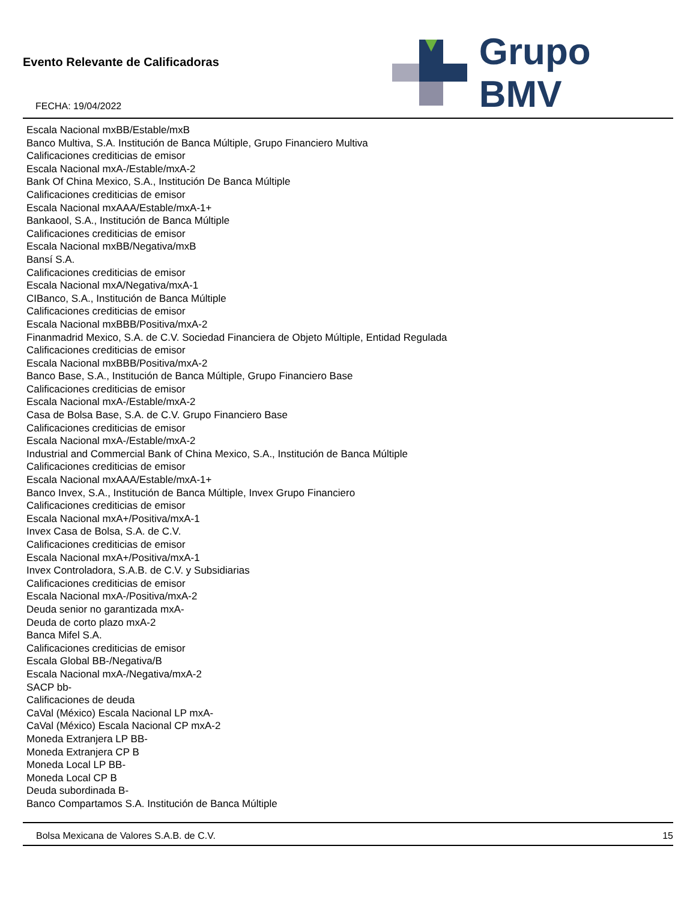Evento Relevante de Calificadoras
FECHA: 19/04/2022
Grupo BMV
Escala Nacional mxBB/Estable/mxB
Banco Multiva, S.A. Institución de Banca Múltiple, Grupo Financiero Multiva
Calificaciones crediticias de emisor
Escala Nacional mxA-/Estable/mxA-2
Bank Of China Mexico, S.A., Institución De Banca Múltiple
Calificaciones crediticias de emisor
Escala Nacional mxAAA/Estable/mxA-1+
Bankaool, S.A., Institución de Banca Múltiple
Calificaciones crediticias de emisor
Escala Nacional mxBB/Negativa/mxB
Bansí S.A.
Calificaciones crediticias de emisor
Escala Nacional mxA/Negativa/mxA-1
CIBanco, S.A., Institución de Banca Múltiple
Calificaciones crediticias de emisor
Escala Nacional mxBBB/Positiva/mxA-2
Finanmadrid Mexico, S.A. de C.V. Sociedad Financiera de Objeto Múltiple, Entidad Regulada
Calificaciones crediticias de emisor
Escala Nacional mxBBB/Positiva/mxA-2
Banco Base, S.A., Institución de Banca Múltiple, Grupo Financiero Base
Calificaciones crediticias de emisor
Escala Nacional mxA-/Estable/mxA-2
Casa de Bolsa Base, S.A. de C.V. Grupo Financiero Base
Calificaciones crediticias de emisor
Escala Nacional mxA-/Estable/mxA-2
Industrial and Commercial Bank of China Mexico, S.A., Institución de Banca Múltiple
Calificaciones crediticias de emisor
Escala Nacional mxAAA/Estable/mxA-1+
Banco Invex, S.A., Institución de Banca Múltiple, Invex Grupo Financiero
Calificaciones crediticias de emisor
Escala Nacional mxA+/Positiva/mxA-1
Invex Casa de Bolsa, S.A. de C.V.
Calificaciones crediticias de emisor
Escala Nacional mxA+/Positiva/mxA-1
Invex Controladora, S.A.B. de C.V. y Subsidiarias
Calificaciones crediticias de emisor
Escala Nacional mxA-/Positiva/mxA-2
Deuda senior no garantizada mxA-
Deuda de corto plazo mxA-2
Banca Mifel S.A.
Calificaciones crediticias de emisor
Escala Global BB-/Negativa/B
Escala Nacional mxA-/Negativa/mxA-2
SACP bb-
Calificaciones de deuda
CaVal (México) Escala Nacional LP mxA-
CaVal (México) Escala Nacional CP mxA-2
Moneda Extranjera LP BB-
Moneda Extranjera CP B
Moneda Local LP BB-
Moneda Local CP B
Deuda subordinada B-
Banco Compartamos S.A. Institución de Banca Múltiple
Bolsa Mexicana de Valores S.A.B. de C.V. 15